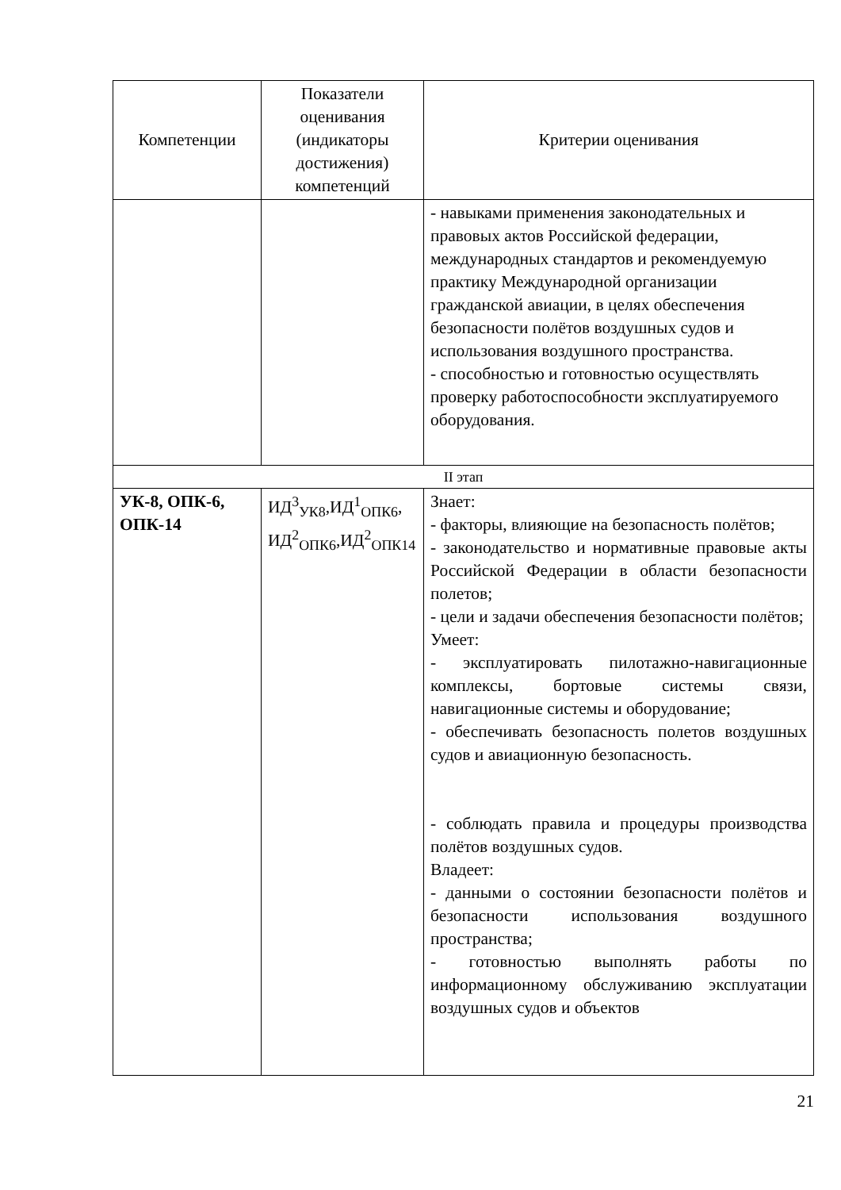| Компетенции | Показатели оценивания (индикаторы достижения) компетенций | Критерии оценивания |
| --- | --- | --- |
| | | - навыками применения законодательных и правовых актов Российской федерации, международных стандартов и рекомендуемую практику Международной организации гражданской авиации, в целях обеспечения безопасности полётов воздушных судов и использования воздушного пространства. - способностью и готовностью осуществлять проверку работоспособности эксплуатируемого оборудования. |
| II этап | | |
| УК-8, ОПК-6, ОПК-14 | ИД<sup>3</sup><sub>УК8</sub>,ИД<sup>1</sup><sub>ОПК6</sub>, ИД<sup>2</sup><sub>ОПК6</sub>,ИД<sup>2</sup><sub>ОПК14</sub> | Знает: - факторы, влияющие на безопасность полётов; - законодательство и нормативные правовые акты Российской Федерации в области безопасности полетов; - цели и задачи обеспечения безопасности полётов; Умеет: - эксплуатировать пилотажно-навигационные комплексы, бортовые системы связи, навигационные системы и оборудование; - обеспечивать безопасность полетов воздушных судов и авиационную безопасность. - соблюдать правила и процедуры производства полётов воздушных судов. Владеет: - данными о состоянии безопасности полётов и безопасности использования воздушного пространства; - готовностью выполнять работы по информационному обслуживанию эксплуатации воздушных судов и объектов |
21